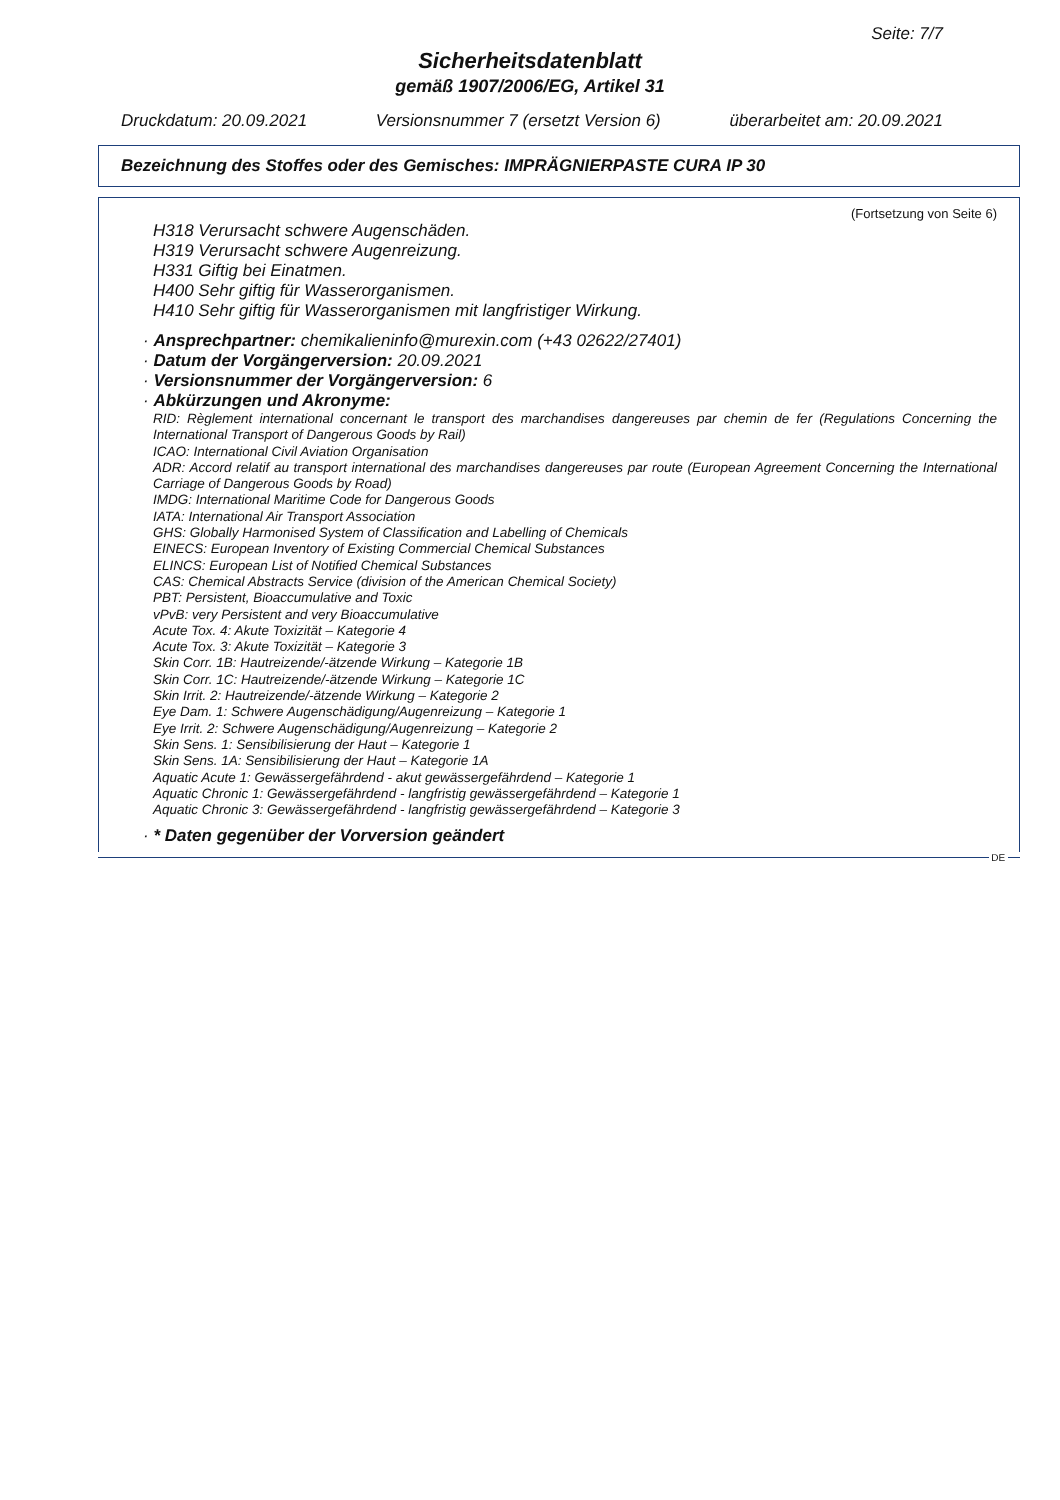Seite: 7/7
Sicherheitsdatenblatt
gemäß 1907/2006/EG, Artikel 31
Druckdatum: 20.09.2021 Versionsnummer 7 (ersetzt Version 6) überarbeitet am: 20.09.2021
Bezeichnung des Stoffes oder des Gemisches: IMPRÄGNIERPASTE CURA IP 30
(Fortsetzung von Seite 6)
H318 Verursacht schwere Augenschäden.
H319 Verursacht schwere Augenreizung.
H331 Giftig bei Einatmen.
H400 Sehr giftig für Wasserorganismen.
H410 Sehr giftig für Wasserorganismen mit langfristiger Wirkung.
· Ansprechpartner: chemikalieninfo@murexin.com (+43 02622/27401)
· Datum der Vorgängerversion: 20.09.2021
· Versionsnummer der Vorgängerversion: 6
· Abkürzungen und Akronyme:
RID: Règlement international concernant le transport des marchandises dangereuses par chemin de fer (Regulations Concerning the International Transport of Dangerous Goods by Rail)
ICAO: International Civil Aviation Organisation
ADR: Accord relatif au transport international des marchandises dangereuses par route (European Agreement Concerning the International Carriage of Dangerous Goods by Road)
IMDG: International Maritime Code for Dangerous Goods
IATA: International Air Transport Association
GHS: Globally Harmonised System of Classification and Labelling of Chemicals
EINECS: European Inventory of Existing Commercial Chemical Substances
ELINCS: European List of Notified Chemical Substances
CAS: Chemical Abstracts Service (division of the American Chemical Society)
PBT: Persistent, Bioaccumulative and Toxic
vPvB: very Persistent and very Bioaccumulative
Acute Tox. 4: Akute Toxizität – Kategorie 4
Acute Tox. 3: Akute Toxizität – Kategorie 3
Skin Corr. 1B: Hautreizende/-ätzende Wirkung – Kategorie 1B
Skin Corr. 1C: Hautreizende/-ätzende Wirkung – Kategorie 1C
Skin Irrit. 2: Hautreizende/-ätzende Wirkung – Kategorie 2
Eye Dam. 1: Schwere Augenschädigung/Augenreizung – Kategorie 1
Eye Irrit. 2: Schwere Augenschädigung/Augenreizung – Kategorie 2
Skin Sens. 1: Sensibilisierung der Haut – Kategorie 1
Skin Sens. 1A: Sensibilisierung der Haut – Kategorie 1A
Aquatic Acute 1: Gewässergefährdend - akut gewässergefährdend – Kategorie 1
Aquatic Chronic 1: Gewässergefährdend - langfristig gewässergefährdend – Kategorie 1
Aquatic Chronic 3: Gewässergefährdend - langfristig gewässergefährdend – Kategorie 3
· * Daten gegenüber der Vorversion geändert
DE